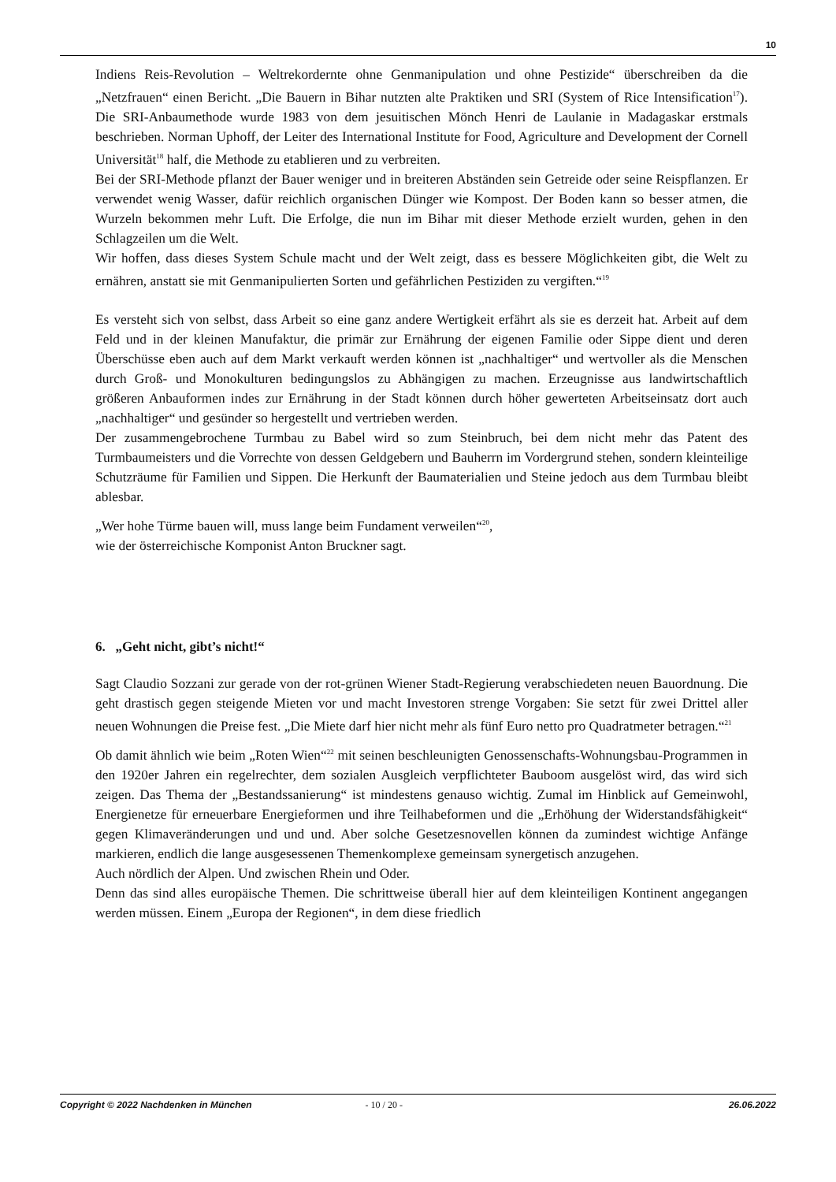10
Indiens Reis-Revolution – Weltrekordernte ohne Genmanipulation und ohne Pestizide“ überschreiben da die „Netzfrauen“ einen Bericht. „Die Bauern in Bihar nutzten alte Praktiken und SRI (System of Rice Intensification<sup>17</sup>). Die SRI-Anbaumethode wurde 1983 von dem jesuitischen Mönch Henri de Laulanie in Madagaskar erstmals beschrieben. Norman Uphoff, der Leiter des International Institute for Food, Agriculture and Development der Cornell Universität<sup>18</sup> half, die Methode zu etablieren und zu verbreiten.
Bei der SRI-Methode pflanzt der Bauer weniger und in breiteren Abständen sein Getreide oder seine Reispflanzen. Er verwendet wenig Wasser, dafür reichlich organischen Dünger wie Kompost. Der Boden kann so besser atmen, die Wurzeln bekommen mehr Luft. Die Erfolge, die nun im Bihar mit dieser Methode erzielt wurden, gehen in den Schlagzeilen um die Welt.
Wir hoffen, dass dieses System Schule macht und der Welt zeigt, dass es bessere Möglichkeiten gibt, die Welt zu ernähren, anstatt sie mit Genmanipulierten Sorten und gefährlichen Pestiziden zu vergiften.“<sup>19</sup>
Es versteht sich von selbst, dass Arbeit so eine ganz andere Wertigkeit erfährt als sie es derzeit hat. Arbeit auf dem Feld und in der kleinen Manufaktur, die primär zur Ernährung der eigenen Familie oder Sippe dient und deren Überschüsse eben auch auf dem Markt verkauft werden können ist „nachhaltiger“ und wertvoller als die Menschen durch Groß- und Monokulturen bedingungslos zu Abhängigen zu machen. Erzeugnisse aus landwirtschaftlich größeren Anbauformen indes zur Ernährung in der Stadt können durch höher gewerteten Arbeitseinsatz dort auch „nachhaltiger“ und gesünder so hergestellt und vertrieben werden.
Der zusammengebrochene Turmbau zu Babel wird so zum Steinbruch, bei dem nicht mehr das Patent des Turmbaumeisters und die Vorrechte von dessen Geldgebern und Bauherrn im Vordergrund stehen, sondern kleinteilige Schutzräume für Familien und Sippen. Die Herkunft der Baumaterialien und Steine jedoch aus dem Turmbau bleibt ablesbar.
„Wer hohe Türme bauen will, muss lange beim Fundament verweilen“<sup>20</sup>,
wie der österreichische Komponist Anton Bruckner sagt.
6. „Geht nicht, gibt’s nicht!“
Sagt Claudio Sozzani zur gerade von der rot-grünen Wiener Stadt-Regierung verabschiedeten neuen Bauordnung. Die geht drastisch gegen steigende Mieten vor und macht Investoren strenge Vorgaben: Sie setzt für zwei Drittel aller neuen Wohnungen die Preise fest. „Die Miete darf hier nicht mehr als fünf Euro netto pro Quadratmeter betragen.“<sup>21</sup>
Ob damit ähnlich wie beim „Roten Wien“<sup>22</sup> mit seinen beschleunigten Genossenschafts-Wohnungsbau-Programmen in den 1920er Jahren ein regelrechter, dem sozialen Ausgleich verpflichteter Bauboom ausgelöst wird, das wird sich zeigen. Das Thema der „Bestandssanierung“ ist mindestens genauso wichtig. Zumal im Hinblick auf Gemeinwohl, Energienetze für erneuerbare Energieformen und ihre Teilhabeformen und die „Erhöhung der Widerstandsfähigkeit“ gegen Klimaveränderungen und und und. Aber solche Gesetzesnovellen können da zumindest wichtige Anfänge markieren, endlich die lange ausgesessenen Themenkomplexe gemeinsam synergetisch anzugehen.
Auch nördlich der Alpen. Und zwischen Rhein und Oder.
Denn das sind alles europäische Themen. Die schrittweise überall hier auf dem kleinteiligen Kontinent angegangen werden müssen. Einem „Europa der Regionen“, in dem diese friedlich
Copyright © 2022 Nachdenken in München - 10 / 20 - 26.06.2022